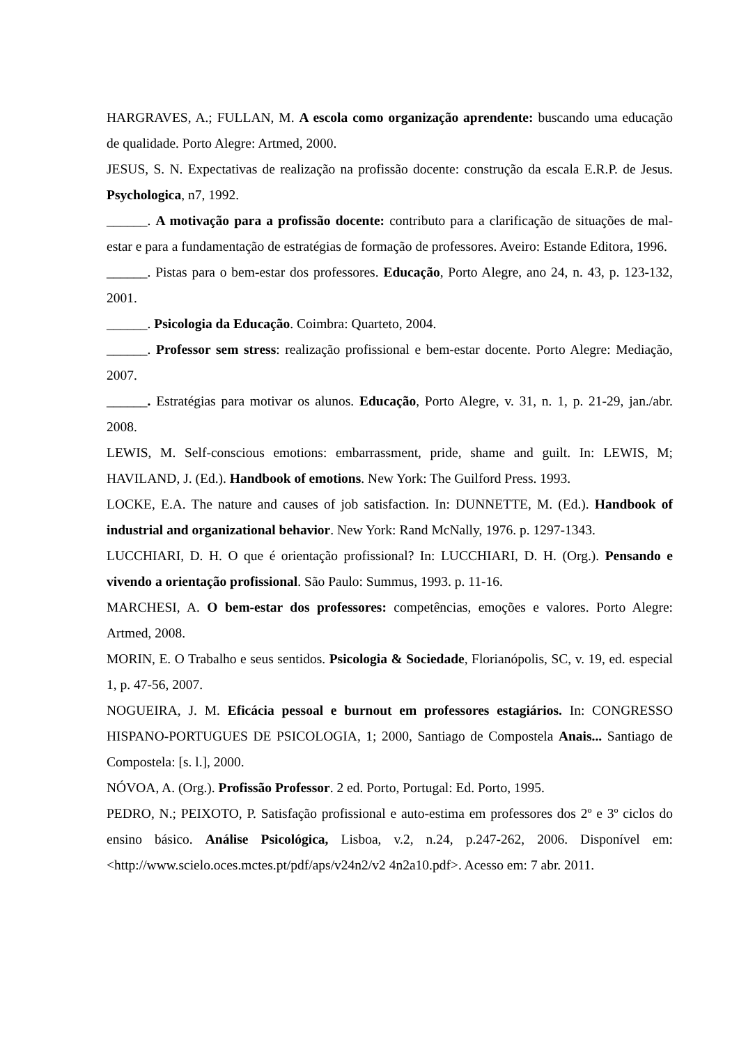HARGRAVES, A.; FULLAN, M. A escola como organização aprendente: buscando uma educação de qualidade. Porto Alegre: Artmed, 2000.
JESUS, S. N. Expectativas de realização na profissão docente: construção da escala E.R.P. de Jesus. Psychologica, n7, 1992.
______. A motivação para a profissão docente: contributo para a clarificação de situações de mal-estar e para a fundamentação de estratégias de formação de professores. Aveiro: Estande Editora, 1996.
______. Pistas para o bem-estar dos professores. Educação, Porto Alegre, ano 24, n. 43, p. 123-132, 2001.
______. Psicologia da Educação. Coimbra: Quarteto, 2004.
______. Professor sem stress: realização profissional e bem-estar docente. Porto Alegre: Mediação, 2007.
______. Estratégias para motivar os alunos. Educação, Porto Alegre, v. 31, n. 1, p. 21-29, jan./abr. 2008.
LEWIS, M. Self-conscious emotions: embarrassment, pride, shame and guilt. In: LEWIS, M; HAVILAND, J. (Ed.). Handbook of emotions. New York: The Guilford Press. 1993.
LOCKE, E.A. The nature and causes of job satisfaction. In: DUNNETTE, M. (Ed.). Handbook of industrial and organizational behavior. New York: Rand McNally, 1976. p. 1297-1343.
LUCCHIARI, D. H. O que é orientação profissional? In: LUCCHIARI, D. H. (Org.). Pensando e vivendo a orientação profissional. São Paulo: Summus, 1993. p. 11-16.
MARCHESI, A. O bem-estar dos professores: competências, emoções e valores. Porto Alegre: Artmed, 2008.
MORIN, E. O Trabalho e seus sentidos. Psicologia & Sociedade, Florianópolis, SC, v. 19, ed. especial 1, p. 47-56, 2007.
NOGUEIRA, J. M. Eficácia pessoal e burnout em professores estagiários. In: CONGRESSO HISPANO-PORTUGUES DE PSICOLOGIA, 1; 2000, Santiago de Compostela Anais... Santiago de Compostela: [s. l.], 2000.
NÓVOA, A. (Org.). Profissão Professor. 2 ed. Porto, Portugal: Ed. Porto, 1995.
PEDRO, N.; PEIXOTO, P. Satisfação profissional e auto-estima em professores dos 2º e 3º ciclos do ensino básico. Análise Psicológica, Lisboa, v.2, n.24, p.247-262, 2006. Disponível em: <http://www.scielo.oces.mctes.pt/pdf/aps/v24n2/v2 4n2a10.pdf>. Acesso em: 7 abr. 2011.